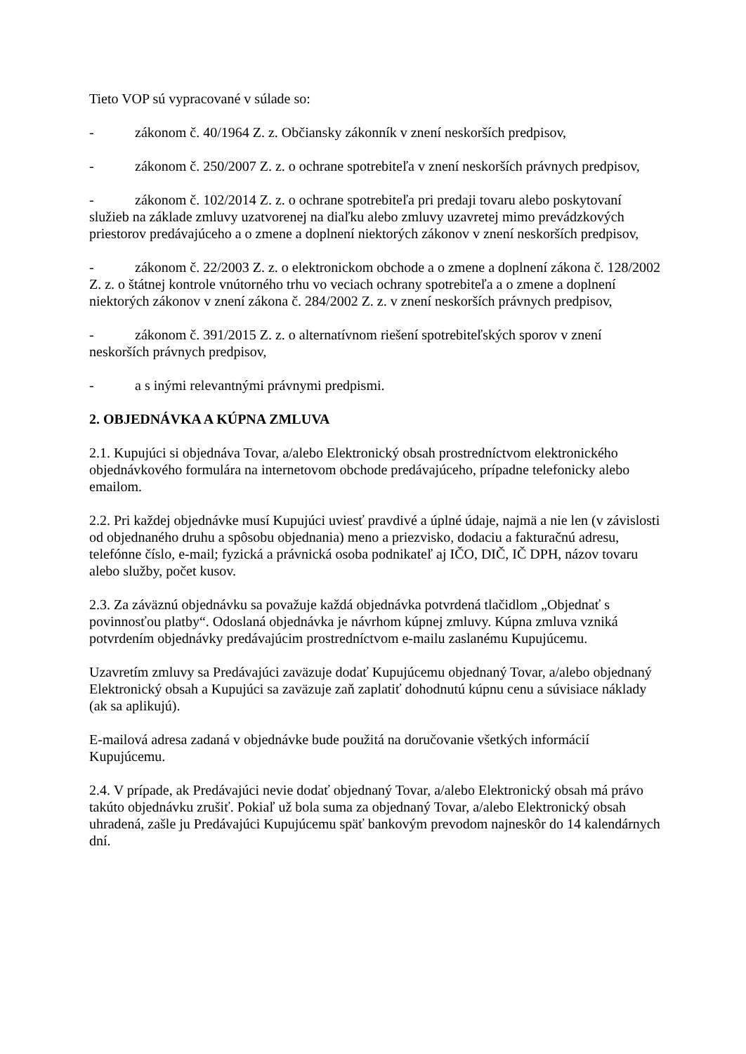Tieto VOP sú vypracované v súlade so:
- zákonom č. 40/1964 Z. z. Občiansky zákonník v znení neskorších predpisov,
- zákonom č. 250/2007 Z. z. o ochrane spotrebiteľa v znení neskorších právnych predpisov,
- zákonom č. 102/2014 Z. z. o ochrane spotrebiteľa pri predaji tovaru alebo poskytovaní služieb na základe zmluvy uzatvorenej na diaľku alebo zmluvy uzavretej mimo prevádzkových priestorov predávajúceho a o zmene a doplnení niektorých zákonov v znení neskorších predpisov,
- zákonom č. 22/2003 Z. z. o elektronickom obchode a o zmene a doplnení zákona č. 128/2002 Z. z. o štátnej kontrole vnútorného trhu vo veciach ochrany spotrebiteľa a o zmene a doplnení niektorých zákonov v znení zákona č. 284/2002 Z. z. v znení neskorších právnych predpisov,
- zákonom č. 391/2015 Z. z. o alternatívnom riešení spotrebiteľských sporov v znení neskorších právnych predpisov,
- a s inými relevantnými právnymi predpismi.
2. OBJEDNÁVKA A KÚPNA ZMLUVA
2.1. Kupujúci si objednáva Tovar, a/alebo Elektronický obsah prostredníctvom elektronického objednávkového formulára na internetovom obchode predávajúceho, prípadne telefonicky alebo emailom.
2.2. Pri každej objednávke musí Kupujúci uviesť pravdivé a úplné údaje, najmä a nie len (v závislosti od objednaného druhu a spôsobu objednania) meno a priezvisko, dodaciu a fakturačnú adresu, telefónne číslo, e-mail; fyzická a právnická osoba podnikateľ aj IČO, DIČ, IČ DPH, názov tovaru alebo služby, počet kusov.
2.3. Za záväznú objednávku sa považuje každá objednávka potvrdená tlačidlom „Objednať s povinnosťou platby“. Odoslaná objednávka je návrhom kúpnej zmluvy. Kúpna zmluva vzniká potvrdením objednávky predávajúcim prostredníctvom e-mailu zaslanému Kupujúcemu.
Uzavretím zmluvy sa Predávajúci zaväzuje dodať Kupujúcemu objednaný Tovar, a/alebo objednaný Elektronický obsah a Kupujúci sa zaväzuje zaň zaplatiť dohodnutú kúpnu cenu a súvisiace náklady (ak sa aplikujú).
E-mailová adresa zadaná v objednávke bude použitá na doručovanie všetkých informácií Kupujúcemu.
2.4. V prípade, ak Predávajúci nevie dodať objednaný Tovar, a/alebo Elektronický obsah má právo takúto objednávku zrušiť. Pokiaľ už bola suma za objednaný Tovar, a/alebo Elektronický obsah uhradená, zašle ju Predávajúci Kupujúcemu späť bankovým prevodom najneskôr do 14 kalendárnych dní.